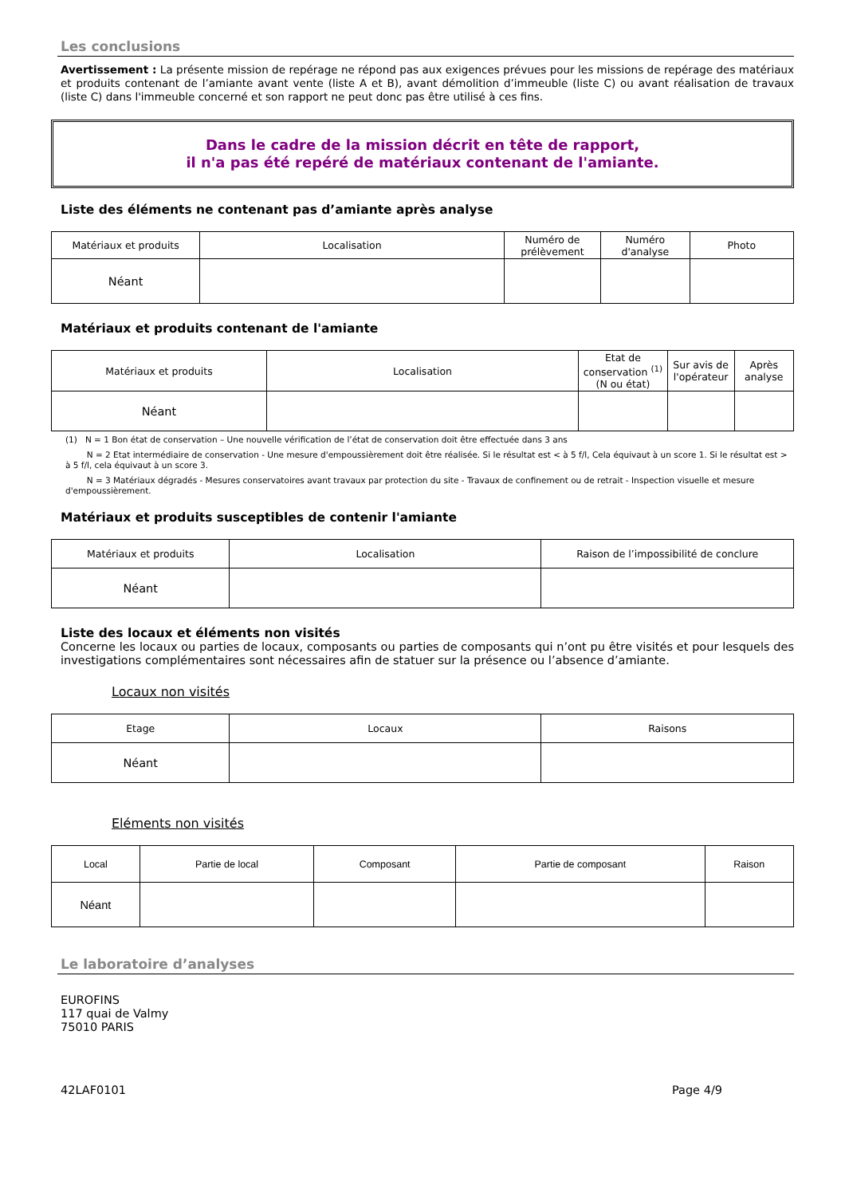Les conclusions
Avertissement : La présente mission de repérage ne répond pas aux exigences prévues pour les missions de repérage des matériaux et produits contenant de l’amiante avant vente (liste A et B), avant démolition d’immeuble (liste C) ou avant réalisation de travaux (liste C) dans l'immeuble concerné et son rapport ne peut donc pas être utilisé à ces fins.
Dans le cadre de la mission décrit en tête de rapport,
il n'a pas été repéré de matériaux contenant de l'amiante.
Liste des éléments ne contenant pas d’amiante après analyse
| Matériaux et produits | Localisation | Numéro de prélèvement | Numéro d'analyse | Photo |
| --- | --- | --- | --- | --- |
| Néant | | | | |
Matériaux et produits contenant de l'amiante
| Matériaux et produits | Localisation | Etat de conservation <sup>(1)</sup> (N ou état) | Sur avis de l'opérateur | Après analyse |
| --- | --- | --- | --- | --- |
| Néant | | | | |
(1) N = 1 Bon état de conservation – Une nouvelle vérification de l’état de conservation doit être effectuée dans 3 ans
N = 2 Etat intermédiaire de conservation - Une mesure d'empoussièrement doit être réalisée. Si le résultat est < à 5 f/l, Cela équivaut à un score 1. Si le résultat est > à 5 f/l, cela équivaut à un score 3.
N = 3 Matériaux dégradés - Mesures conservatoires avant travaux par protection du site - Travaux de confinement ou de retrait - Inspection visuelle et mesure d'empoussièrement.
Matériaux et produits susceptibles de contenir l'amiante
| Matériaux et produits | Localisation | Raison de l’impossibilité de conclure |
| --- | --- | --- |
| Néant | | |
Liste des locaux et éléments non visités
Concerne les locaux ou parties de locaux, composants ou parties de composants qui n’ont pu être visités et pour lesquels des investigations complémentaires sont nécessaires afin de statuer sur la présence ou l’absence d’amiante.
Locaux non visités
| Etage | Locaux | Raisons |
| --- | --- | --- |
| Néant | | |
Eléments non visités
| Local | Partie de local | Composant | Partie de composant | Raison |
| --- | --- | --- | --- | --- |
| Néant | | | | |
Le laboratoire d’analyses
EUROFINS
117 quai de Valmy
75010 PARIS
42LAF0101 Page 4/9